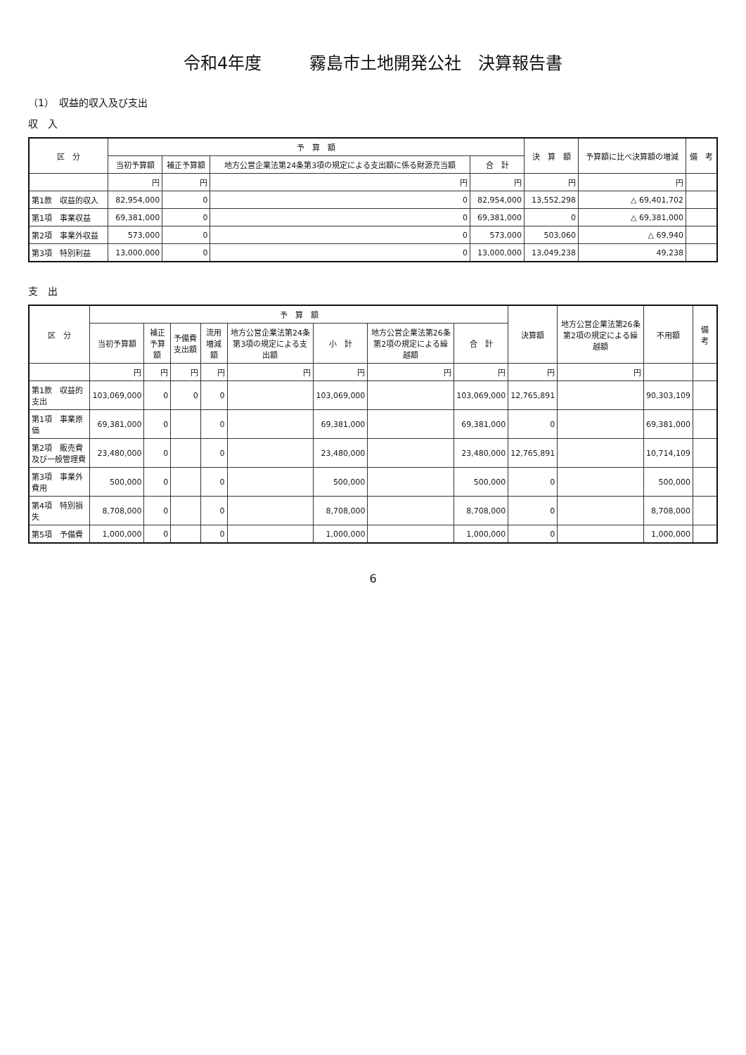令和4年度 霧島市土地開発公社　決算報告書
（1）　収益的収入及び支出
収　入
| 区 分 | 予 算 額 | | | | 決 算 額 | 予算額に比べ決算額の増減 | 備 考 |
| --- | --- | --- | --- | --- | --- | --- | --- |
| | 当初予算額 | 補正予算額 | 地方公営企業法第24条第3項の規定による支出額に係る財源充当額 | 合 計 | | | |
| | 円 | 円 | 円 | 円 | 円 | 円 | |
| 第1款 収益的収入 | 82,954,000 | 0 | 0 | 82,954,000 | 13,552,298 | △ 69,401,702 | |
| 第1項 事業収益 | 69,381,000 | 0 | 0 | 69,381,000 | 0 | △ 69,381,000 | |
| 第2項 事業外収益 | 573,000 | 0 | 0 | 573,000 | 503,060 | △ 69,940 | |
| 第3項 特別利益 | 13,000,000 | 0 | 0 | 13,000,000 | 13,049,238 | 49,238 | |
支　出
| 区 分 | 予 算 額 | | | | | | | | 決算額 | 地方公営企業法第26条第2項の規定による繰越額 | 不用額 | 備 考 |
| --- | --- | --- | --- | --- | --- | --- | --- | --- | --- | --- | --- | --- |
| | 当初予算額 | 補正予算額 | 予備費支出額 | 流用増減額 | 地方公営企業法第24条第3項の規定による支出額 | 小 計 | 地方公営企業法第26条第2項の規定による繰越額 | 合 計 | | | | |
| | 円 | 円 | 円 | 円 | 円 | 円 | 円 | 円 | 円 | 円 | | |
| 第1款 収益的支出 | 103,069,000 | 0 | 0 | 0 | | 103,069,000 | | 103,069,000 | 12,765,891 | | 90,303,109 | |
| 第1項 事業原価 | 69,381,000 | 0 | | 0 | | 69,381,000 | | 69,381,000 | 0 | | 69,381,000 | |
| 第2項 販売費及び一般管理費 | 23,480,000 | 0 | | 0 | | 23,480,000 | | 23,480,000 | 12,765,891 | | 10,714,109 | |
| 第3項 事業外費用 | 500,000 | 0 | | 0 | | 500,000 | | 500,000 | 0 | | 500,000 | |
| 第4項 特別損失 | 8,708,000 | 0 | | 0 | | 8,708,000 | | 8,708,000 | 0 | | 8,708,000 | |
| 第5項 予備費 | 1,000,000 | 0 | | 0 | | 1,000,000 | | 1,000,000 | 0 | | 1,000,000 | |
6